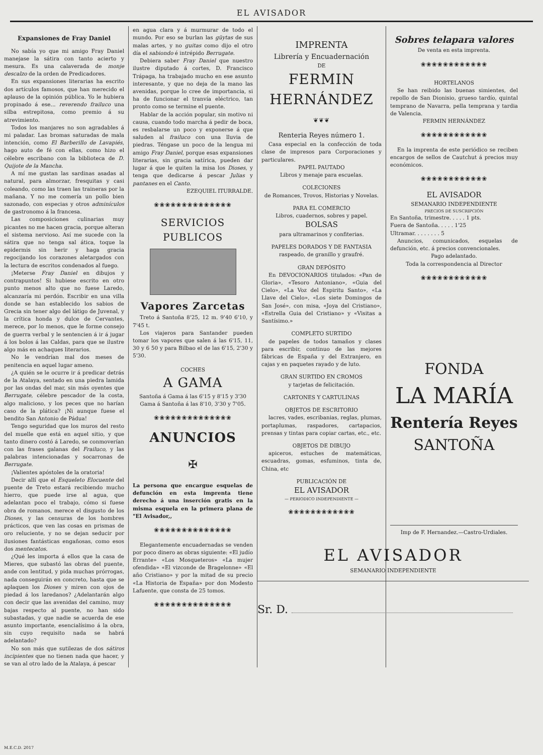EL AVISADOR
Expansiones de Fray Daniel
No sabía yo que mi amigo Fray Daniel manejase la sátira con tanto acierto y mesura. Es una calaverada de monje descalzo de la orden de Predicadores.
En sus expansiones literarias ha escrito dos artículos famosos, que han merecido el aplauso de la opinión pública. Yo le hubiera propinado á ese... reverendo frailuco una silba estrepitosa, como premio á su atrevimiento.
Todos los manjares no son agradables á mi paladar. Las bromas saturadas de mala intención, como El Barberillo de Lavapiés, hago auto de fé con ellas, como hizo el célebre escribano con la biblioteca de D. Quijote de la Mancha.
A mí me gustan las sardinas asadas al natural, para almorzar, fresquitas y casi coleando, como las traen las traineras por la mañana. Y no me comería un pollo bien sazonado, con especias y otros adminículos de gastronomo á la francesa.
Las composiciones culinarias muy picantes no me hacen gracia, porque alteran el sistema nervioso. Así me sucede con la sátira que no tenga sal ática, toque la epidermis sin herir y haga gracia regocijando los corazones aletargados con la lectura de escritos condenados al fuego.
¡Meterse Fray Daniel en dibujos y contrapuntos! Si hubiese escrito en otro punto menos alto que no fuese Laredo, alcanzaría mi perdón. Escribir en una villa donde se han establecido los sabios de Grecia sin tener algo del látigo de Juvenal, y la crítica honda y dulce de Cervantes, merece, por lo menos, que le forme consejo de guerra verbal y le sentencien á ir á jugar á los bolos á las Caldas, para que se ilustre algo más en achaques literarios.
No le vendrían mal dos meses de penitencia en aquel lugar ameno.
¿A quién se le ocurre ir á predicar detrás de la Atalaya, sentado en una piedra lamida por las ondas del mar, sin más oyentes que Berrugate, célebre pescador de la costa, algo malicioso, y los peces que no harían caso de la plática? ¡Ni aunque fuese el bendito San Antonio de Pádua!
Tengo seguridad que los muros del resto del muelle que está en aquel sitio, y que tanto dinero costó á Laredo, se conmoverían con las frases galanas del Frailuco, y las palabras intencionadas y socarronas de Berrugate.
¡Valientes apóstoles de la oratoria!
Decir allí que el Esqueleto Elocuente del puente de Treto estará recibiendo mucho hierro, que puede irse al agua, que adelantan poco el trabajo, cómo si fuese obra de romanos, merece el disgusto de los Dioses, y las censuras de los hombres prácticos, que ven las cosas en prismas de oro reluciente, y no se dejan seducir por ilusiones fantásticas engañosas, como esos dos mentecatos.
¿Qué les importa á ellos que la casa de Mieres, que subastó las obras del puente, ande con lentitud, y pida muchas prórrogas, nada conseguirán en concreto, hasta que se aplaquen los Dioses y miren con ojos de piedad á los laredanos? ¿Adelantarán algo con decir que las avenidas del camino, muy bajas respecto al puente, no han sido subastadas, y que nadie se acuerda de ese asunto importante, esencialísimo á la obra, sin cuyo requisito nada se habrá adelantado?
No son más que sutilezas de dos sátiros incipientes que no tienen nada que hacer, y se van al otro lado de la Atalaya, á pescar
en agua clara y á murmurar de todo el mundo. Por eso se burlan las güytas de sus malas artes, y no guitas como dijo el otro día el sabiondo é intrépido Berrugate.
Debiera saber Fray Daniel que nuestro ilustre diputado á cortes, D. Francisco Trápaga, ha trabajado mucho en ese asunto interesante, y que no deja de la mano las avenidas, porque lo cree de importancia, si ha de funcionar el tranvía eléctrico, tan pronto como se termine el puente.
Hablar de la acción popular, sin motivo ni causa, cuando todo marcha á pedir de boca, es resbalarse un poco y exponerse á que saluden al frailuco con una lluvia de piedras. Téngase un poco de la lengua mi amigo Fray Daniel, porque esas expansiones literarias, sin gracia satírica, pueden dar lugar á que le quiten la misa los Dioses, y tenga que dedicarse á pescar Julias y pantanes en el Canto.
EZEQUIEL ITURRALDE.
❀❀❀❀❀❀❀❀❀❀❀❀❀❀
SERVICIOS PUBLICOS
Vapores Zarcetas
Treto á Santoña 8'25, 12 m. 9'40 6'10, y 7'45 t.
Los viajeros para Santander pueden tomar los vapores que salen á las 6'15, 11, 30 y 6 50 y para Bilbao el de las 6'15, 2'30 y 5'30.
COCHES
A GAMA
Santoña á Gama á las 6'15 y 8'15 y 3'30
Gama á Santoña á las 8'10, 3'30 y 7'05.
❀❀❀❀❀❀❀❀❀❀❀❀❀❀
ANUNCIOS
✠
La persona que encargue esquelas de defunción en esta imprenta tiene derecho á una inserción gratis en la misma esquela en la primera plana de "El Avisador,,
❀❀❀❀❀❀❀❀❀❀❀❀❀❀
Elegantemente encuadernadas se venden por poco dinero as obras siguiente: «El judío Errante» «Los Mosqueteros» «La mujer ofendida» «El vizconde de Bragelonne» «El año Cristiano» y por la mitad de su precio «La Historia de España» por don Modesto Lafuente, que consta de 25 tomos.
❀❀❀❀❀❀❀❀❀❀❀❀❀❀
IMPRENTA
Librería y Encuadernación
DE
FERMIN HERNÁNDEZ
❦❦❦
Renteria Reyes número 1.
Casa especial en la confección de toda clase de impresos para Corporaciones y particulares.
PAPEL PAUTADO
Libros y menaje para escuelas.
COLECIONES
de Romances, Trovos, Historias y Novelas.
PARA EL COMERCIO
Libros, cuadernos, sobres y papel.
BOLSAS
para ultramarinos y confiterias.
PAPELES DORADOS Y DE FANTASIA
raspeado, de granillo y graufré.
GRAN DEPÓSITO
En DEVOCIONARIOS titulados: «Pan de Gloria», «Tesoro Antoniano», «Guia del Cielo», «La Voz del Espiritu Santo», «La Llave del Cielo», «Los siete Domingos de San José», con misa, «Joya del Cristiano», «Estrella Guia del Cristiano» y «Visitas a Santísimo.»
COMPLETO SURTIDO
de papeles de todos tamaños y clases para escribir, continuo de las mejores fábricas de España y del Extranjero, en cajas y en paquetes rayado y de luto.
GRAN SURTIDO EN CROMOS
y tarjetas de felicitación.
CARTONES Y CARTULINAS
OBJETOS DE ESCRITORIO
lacres, vades, escribanias, reglas, plumas, portaplumas, raspadores, cartapacios, prensas y tintas para copiar cartas, etc., etc.
OBJETOS DE DIBUJO
apiceros, estuches de matemáticas, escuadras, gomas, esfuminos, tinta de, China, etc
PUBLICACIÓN DE
EL AVISADOR
— PERIODICO INDEPENDIENTE —
❀❀❀❀❀❀❀❀❀❀❀❀
Sobres telapara valores
De venta en esta imprenta.
❀❀❀❀❀❀❀❀❀❀❀❀
HORTELANOS
Se han reibido las buenas simientes, del repollo de San Dionisio, grueso tardío, quintal temprano de Navarra, pella temprana y tardia de Valencia.
FERMIN HERNÁNDEZ
❀❀❀❀❀❀❀❀❀❀❀❀
En la imprenta de este periódico se reciben encargos de sellos de Cautchut á precios muy económicos.
❀❀❀❀❀❀❀❀❀❀❀❀
EL AVISADOR
SEMANARIO INDEPENDIENTE
PRECIOS DE SUSCRIPCIÓN
En Santoña, trimestre. . . . . 1 pts.
Fuera de Santoña. . . . . 1'25
Ultramar. . . . . . . . 5
Anuncios, comunicados, esquelas de defunción, etc. á precios convencionales.
Pago adelantado.
Toda la correspondencia al Director
❀❀❀❀❀❀❀❀❀❀❀❀
FONDA
LA MARÍA
Rentería Reyes
SANTOÑA
Imp de F. Hernandez.—Castro-Urdiales.
EL AVISADOR
SEMANARIO INDEPENDIENTE
Sr. D.
M.E.C.D. 2017